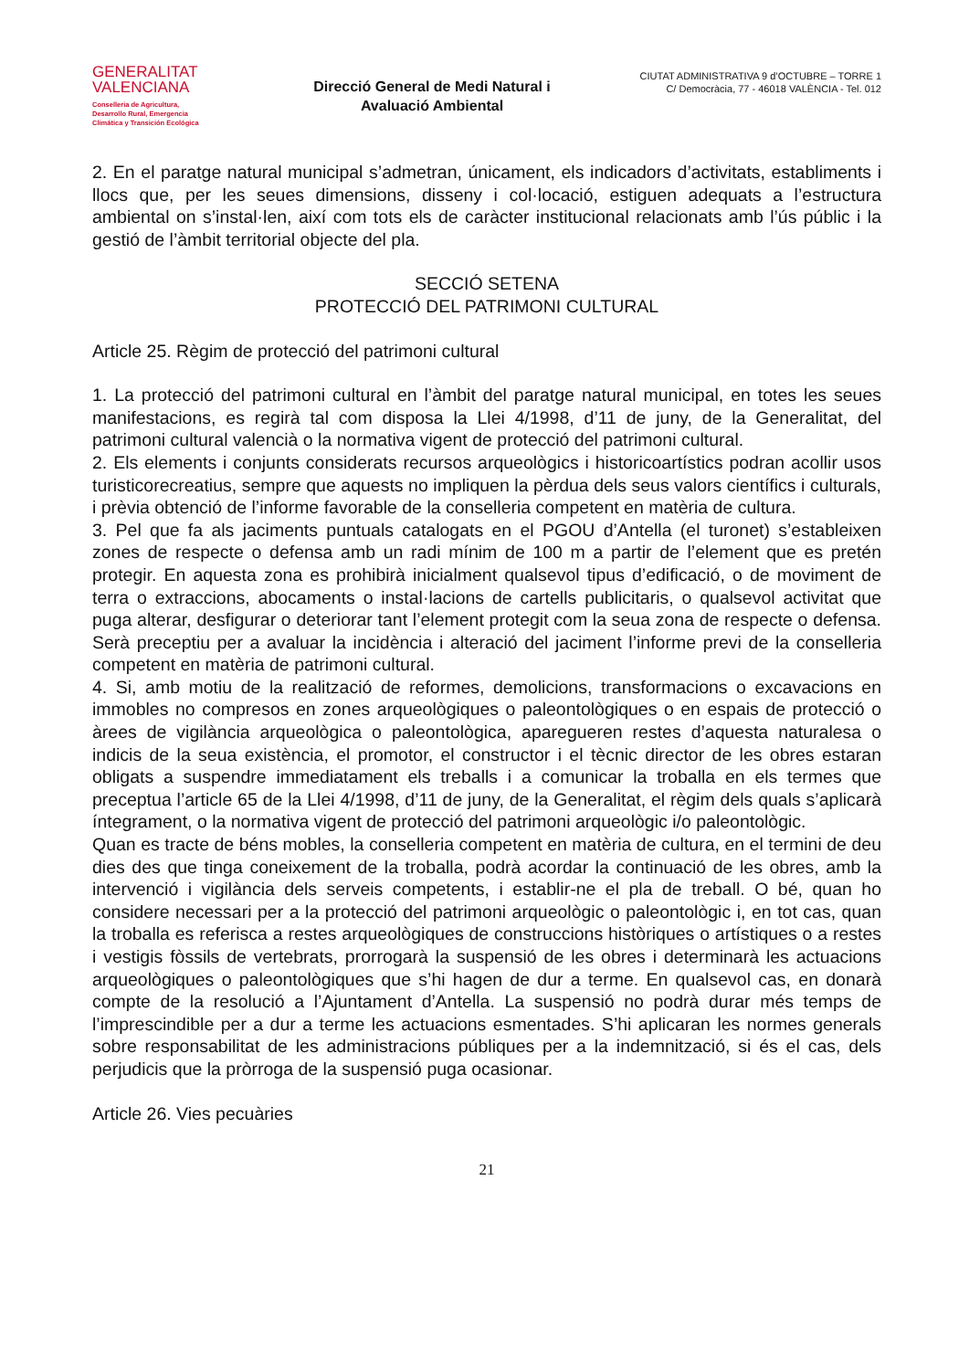GENERALITAT
VALENCIANA
Conselleria de Agricultura,
Desarrollo Rural, Emergencia
Climática y Transición Ecológica
Direcció General de Medi Natural i
Avaluació Ambiental
CIUTAT ADMINISTRATIVA 9 d’OCTUBRE – TORRE 1
C/ Democràcia, 77 - 46018 VALÈNCIA - Tel. 012
2. En el paratge natural municipal s’admetran, únicament, els indicadors d’activitats, establiments i llocs que, per les seues dimensions, disseny i col·locació, estiguen adequats a l’estructura ambiental on s’instal·len, així com tots els de caràcter institucional relacionats amb l’ús públic i la gestió de l’àmbit territorial objecte del pla.
SECCIÓ SETENA
PROTECCIÓ DEL PATRIMONI CULTURAL
Article 25. Règim de protecció del patrimoni cultural
1. La protecció del patrimoni cultural en l’àmbit del paratge natural municipal, en totes les seues manifestacions, es regirà tal com disposa la Llei 4/1998, d’11 de juny, de la Generalitat, del patrimoni cultural valencià o la normativa vigent de protecció del patrimoni cultural.
2. Els elements i conjunts considerats recursos arqueològics i historicoartístics podran acollir usos turisticorecreatius, sempre que aquests no impliquen la pèrdua dels seus valors científics i culturals, i prèvia obtenció de l’informe favorable de la conselleria competent en matèria de cultura.
3. Pel que fa als jaciments puntuals catalogats en el PGOU d’Antella (el turonet) s’estableixen zones de respecte o defensa amb un radi mínim de 100 m a partir de l’element que es pretén protegir. En aquesta zona es prohibirà inicialment qualsevol tipus d’edificació, o de moviment de terra o extraccions, abocaments o instal·lacions de cartells publicitaris, o qualsevol activitat que puga alterar, desfigurar o deteriorar tant l’element protegit com la seua zona de respecte o defensa. Serà preceptiu per a avaluar la incidència i alteració del jaciment l’informe previ de la conselleria competent en matèria de patrimoni cultural.
4. Si, amb motiu de la realització de reformes, demolicions, transformacions o excavacions en immobles no compresos en zones arqueològiques o paleontològiques o en espais de protecció o àrees de vigilància arqueològica o paleontològica, aparegueren restes d’aquesta naturalesa o indicis de la seua existència, el promotor, el constructor i el tècnic director de les obres estaran obligats a suspendre immediatament els treballs i a comunicar la troballa en els termes que preceptua l’article 65 de la Llei 4/1998, d’11 de juny, de la Generalitat, el règim dels quals s’aplicarà íntegrament, o la normativa vigent de protecció del patrimoni arqueològic i/o paleontològic.
Quan es tracte de béns mobles, la conselleria competent en matèria de cultura, en el termini de deu dies des que tinga coneixement de la troballa, podrà acordar la continuació de les obres, amb la intervenció i vigilància dels serveis competents, i establir-ne el pla de treball. O bé, quan ho considere necessari per a la protecció del patrimoni arqueològic o paleontològic i, en tot cas, quan la troballa es referisca a restes arqueològiques de construccions històriques o artístiques o a restes i vestigis fòssils de vertebrats, prorrogarà la suspensió de les obres i determinarà les actuacions arqueològiques o paleontològiques que s’hi hagen de dur a terme. En qualsevol cas, en donarà compte de la resolució a l’Ajuntament d’Antella. La suspensió no podrà durar més temps de l’imprescindible per a dur a terme les actuacions esmentades. S’hi aplicaran les normes generals sobre responsabilitat de les administracions públiques per a la indemnització, si és el cas, dels perjudicis que la pròrroga de la suspensió puga ocasionar.
Article 26. Vies pecuàries
21